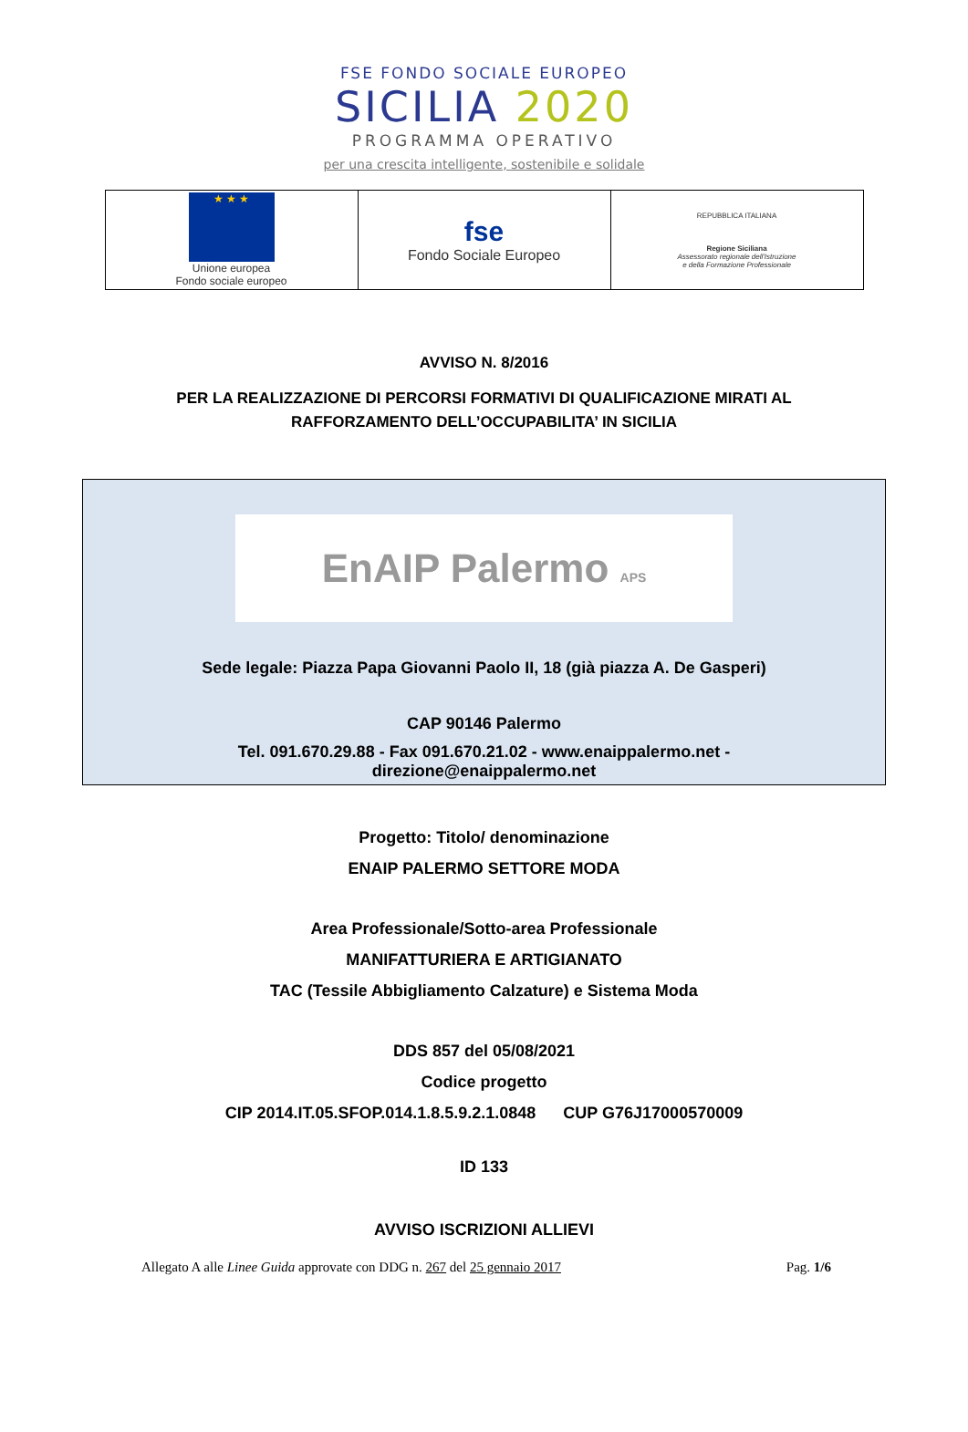FSE FONDO SOCIALE EUROPEO
SICILIA 2020
PROGRAMMA OPERATIVO
per una crescita intelligente, sostenibile e solidale
| ★ ★ ★ Unione europea Fondo sociale europeo | fse Fondo Sociale Europeo | REPUBBLICA ITALIANA Regione Siciliana Assessorato regionale dell'Istruzione e della Formazione Professionale |
AVVISO N. 8/2016
PER LA REALIZZAZIONE DI PERCORSI FORMATIVI DI QUALIFICAZIONE MIRATI AL
RAFFORZAMENTO DELL’OCCUPABILITA’ IN SICILIA
EnAIP Palermo APS
Sede legale: Piazza Papa Giovanni Paolo II, 18 (già piazza A. De Gasperi)
CAP 90146 Palermo
Tel. 091.670.29.88 - Fax 091.670.21.02 - www.enaippalermo.net -
direzione@enaippalermo.net
Progetto: Titolo/ denominazione
ENAIP PALERMO SETTORE MODA
Area Professionale/Sotto-area Professionale
MANIFATTURIERA E ARTIGIANATO
TAC (Tessile Abbigliamento Calzature) e Sistema Moda
DDS 857 del 05/08/2021
Codice progetto
CIP 2014.IT.05.SFOP.014.1.8.5.9.2.1.0848 CUP G76J17000570009
ID 133
AVVISO ISCRIZIONI ALLIEVI
Allegato A alle Linee Guida approvate con DDG n. 267 del 25 gennaio 2017 Pag. 1/6